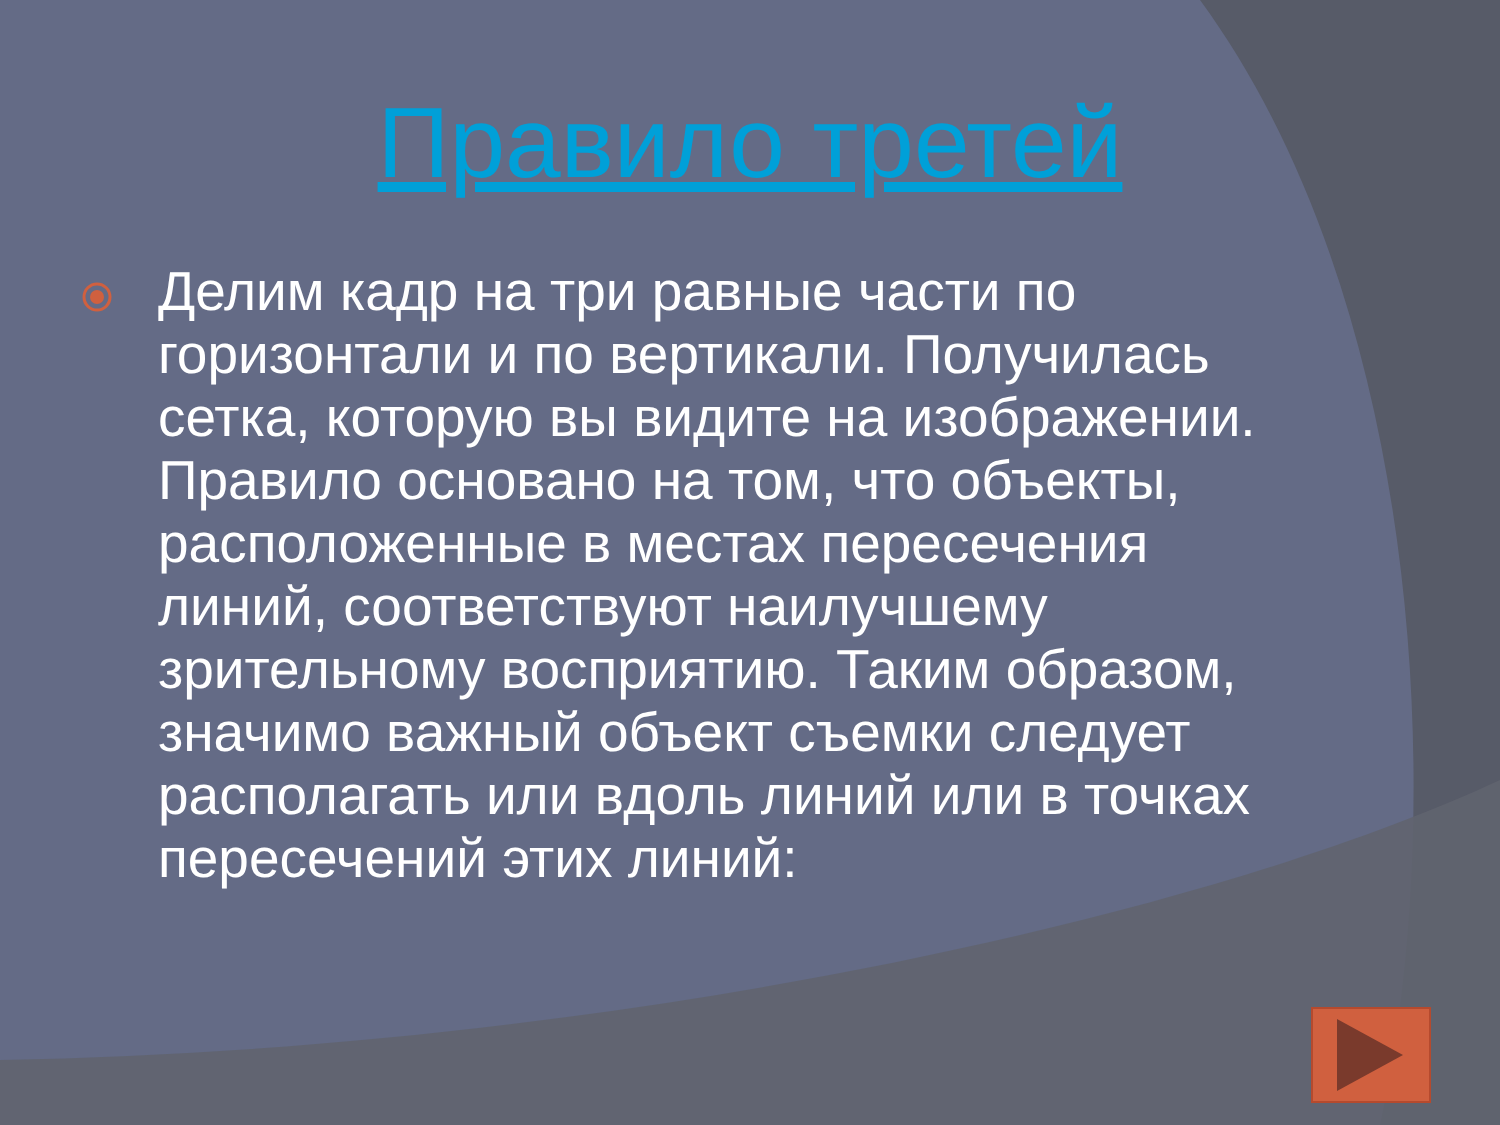Правило третей
Делим кадр на три равные части по горизонтали и по вертикали. Получилась сетка, которую вы видите на изображении. Правило основано на том, что объекты, расположенные в местах пересечения линий, соответствуют наилучшему зрительному восприятию. Таким образом, значимо важный объект съемки следует располагать или вдоль линий или в точках пересечений этих линий: